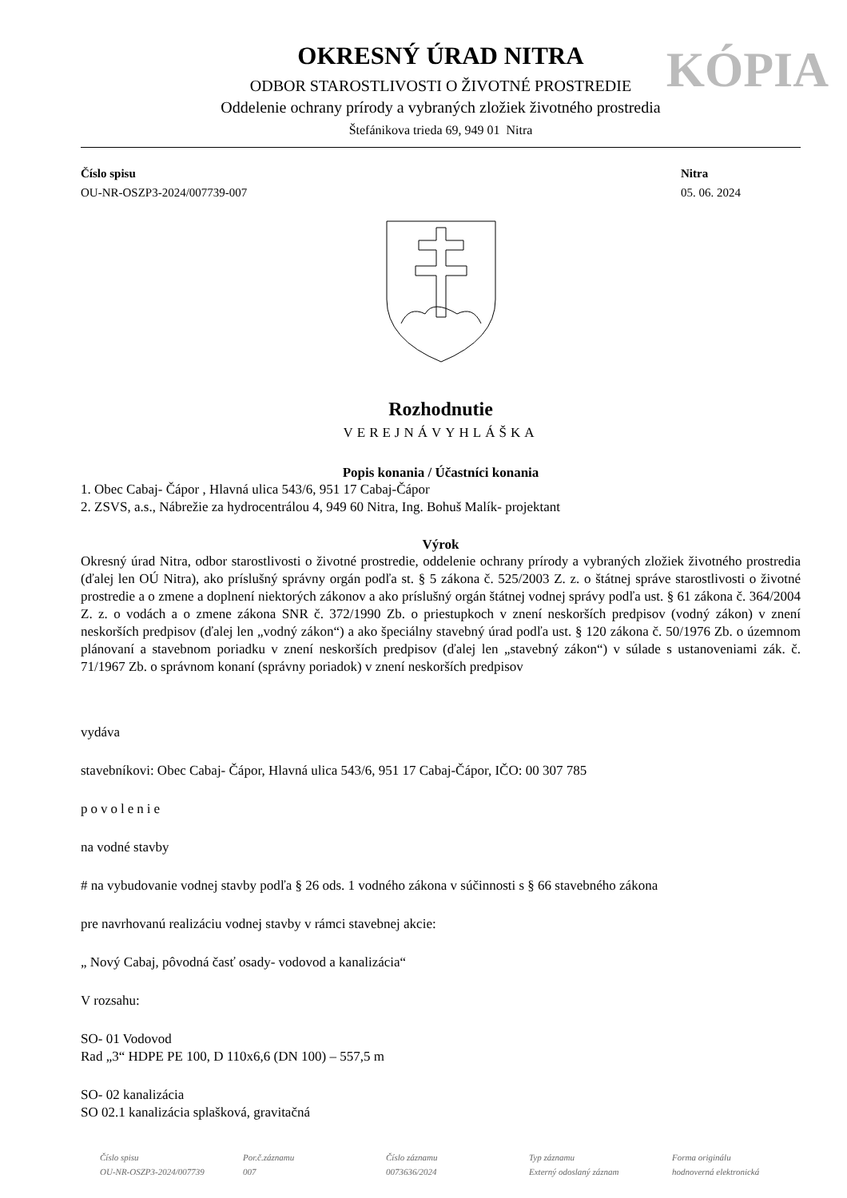KÓPIA
OKRESNÝ ÚRAD NITRA
ODBOR STAROSTLIVOSTI O ŽIVOTNÉ PROSTREDIE
Oddelenie ochrany prírody a vybraných zložiek životného prostredia
Štefánikova trieda 69, 949 01 Nitra
Číslo spisu
OU-NR-OSZP3-2024/007739-007
Nitra
05. 06. 2024
Rozhodnutie
VEREJNÁVYHLÁŠKA
Popis konania / Účastníci konania
1. Obec Cabaj- Čápor , Hlavná ulica 543/6, 951 17 Cabaj-Čápor
2. ZSVS, a.s., Nábrežie za hydrocentrálou 4, 949 60 Nitra, Ing. Bohuš Malík- projektant
Výrok
Okresný úrad Nitra, odbor starostlivosti o životné prostredie, oddelenie ochrany prírody a vybraných zložiek životného prostredia (ďalej len OÚ Nitra), ako príslušný správny orgán podľa st. § 5 zákona č. 525/2003 Z. z. o štátnej správe starostlivosti o životné prostredie a o zmene a doplnení niektorých zákonov a ako príslušný orgán štátnej vodnej správy podľa ust. § 61 zákona č. 364/2004 Z. z. o vodách a o zmene zákona SNR č. 372/1990 Zb. o priestupkoch v znení neskorších predpisov (vodný zákon) v znení neskorších predpisov (ďalej len „vodný zákon“) a ako špeciálny stavebný úrad podľa ust. § 120 zákona č. 50/1976 Zb. o územnom plánovaní a stavebnom poriadku v znení neskorších predpisov (ďalej len „stavebný zákon“) v súlade s ustanoveniami zák. č. 71/1967 Zb. o správnom konaní (správny poriadok) v znení neskorších predpisov
vydáva
stavebníkovi: Obec Cabaj- Čápor, Hlavná ulica 543/6, 951 17 Cabaj-Čápor, IČO: 00 307 785
povolenie
na vodné stavby
# na vybudovanie vodnej stavby podľa § 26 ods. 1 vodného zákona v súčinnosti s § 66 stavebného zákona
pre navrhovanú realizáciu vodnej stavby v rámci stavebnej akcie:
„ Nový Cabaj, pôvodná časť osady- vodovod a kanalizácia“
V rozsahu:
SO- 01 Vodovod
Rad „3“ HDPE PE 100, D 110x6,6 (DN 100) – 557,5 m
SO- 02 kanalizácia
SO 02.1 kanalizácia splašková, gravitačná
Číslo spisu
OU-NR-OSZP3-2024/007739
Por.č.záznamu
007
Číslo záznamu
0073636/2024
Typ záznamu
Externý odoslaný záznam
Forma originálu
hodnoverná elektronická